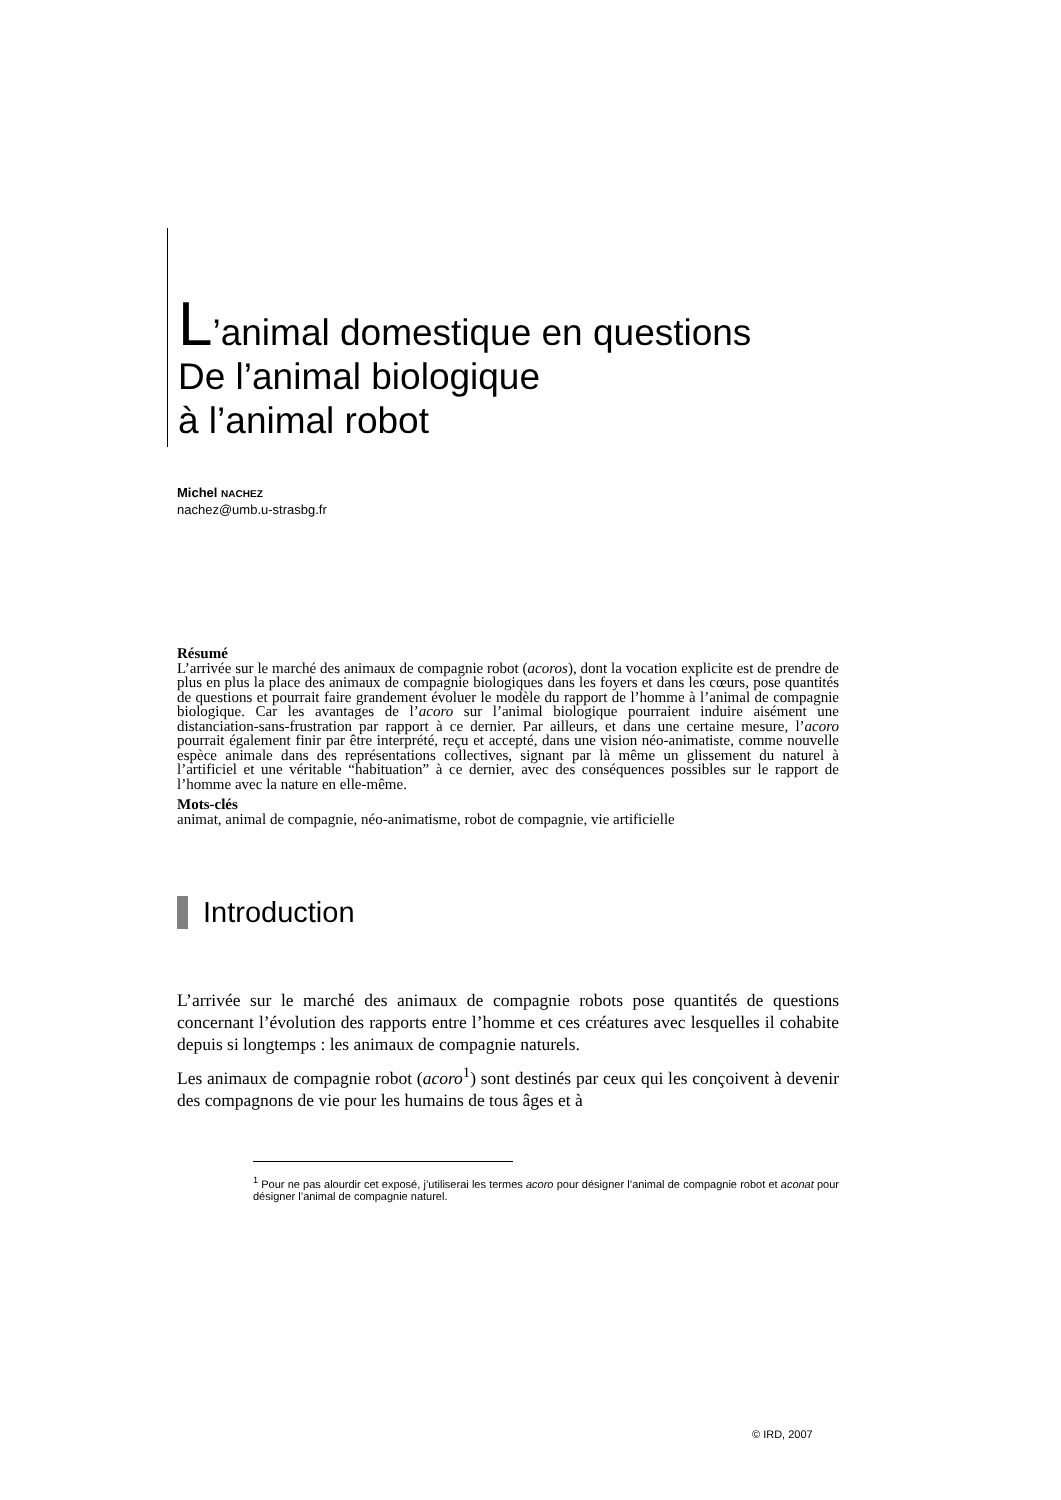L’animal domestique en questions
De l’animal biologique
à l’animal robot
Michel NACHEZ
nachez@umb.u-strasbg.fr
Résumé
L’arrivée sur le marché des animaux de compagnie robot (acoros), dont la vocation explicite est de prendre de plus en plus la place des animaux de compagnie biologiques dans les foyers et dans les cœurs, pose quantités de questions et pourrait faire grandement évoluer le modèle du rapport de l’homme à l’animal de compagnie biologique. Car les avantages de l’acoro sur l’animal biologique pourraient induire aisément une distanciation-sans-frustration par rapport à ce dernier. Par ailleurs, et dans une certaine mesure, l’acoro pourrait également finir par être interprété, reçu et accepté, dans une vision néo-animatiste, comme nouvelle espèce animale dans des représentations collectives, signant par là même un glissement du naturel à l’artificiel et une véritable “habituation” à ce dernier, avec des conséquences possibles sur le rapport de l’homme avec la nature en elle-même.
Mots-clés
animat, animal de compagnie, néo-animatisme, robot de compagnie, vie artificielle
Introduction
L’arrivée sur le marché des animaux de compagnie robots pose quantités de questions concernant l’évolution des rapports entre l’homme et ces créatures avec lesquelles il cohabite depuis si longtemps : les animaux de compagnie naturels.
Les animaux de compagnie robot (acoro<sup>1</sup>) sont destinés par ceux qui les conçoivent à devenir des compagnons de vie pour les humains de tous âges et à
<sup>1</sup> Pour ne pas alourdir cet exposé, j’utiliserai les termes acoro pour désigner l’animal de compagnie robot et aconat pour désigner l’animal de compagnie naturel.
© IRD, 2007